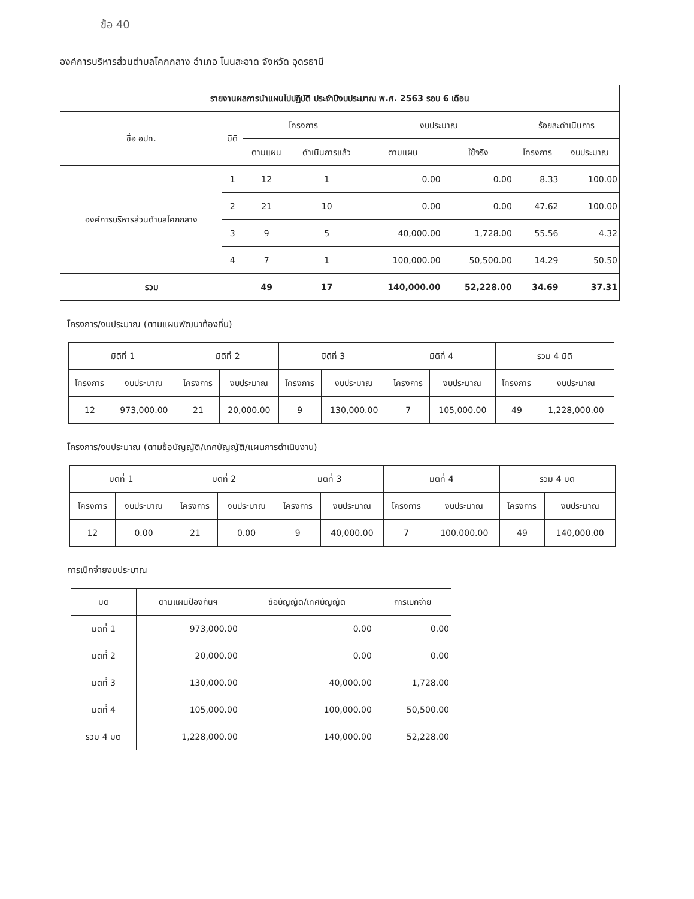ข้อ 40
องค์การบริหารส่วนตำบลโคกกลาง อำเภอ โนนสะอาด จังหวัด อุดรธานี
| รายงานผลการนำแผนไปปฏิบัติ ประจำปีงบประมาณ พ.ศ. 2563 รอบ 6 เดือน | | | | | | | |
| --- | --- | --- | --- | --- | --- | --- | --- |
| ชื่อ อปท. | มิติ | โครงการ | | งบประมาณ | | ร้อยละดำเนินการ | |
| | | ตามแผน | ดำเนินการแล้ว | ตามแผน | ใช้จริง | โครงการ | งบประมาณ |
| องค์การบริหารส่วนตำบลโคกกลาง | 1 | 12 | 1 | 0.00 | 0.00 | 8.33 | 100.00 |
| | 2 | 21 | 10 | 0.00 | 0.00 | 47.62 | 100.00 |
| | 3 | 9 | 5 | 40,000.00 | 1,728.00 | 55.56 | 4.32 |
| | 4 | 7 | 1 | 100,000.00 | 50,500.00 | 14.29 | 50.50 |
| รวม | | 49 | 17 | 140,000.00 | 52,228.00 | 34.69 | 37.31 |
โครงการ/งบประมาณ (ตามแผนพัฒนาท้องถิ่น)
| มิติที่ 1 | | มิติที่ 2 | | มิติที่ 3 | | มิติที่ 4 | | รวม 4 มิติ | |
| --- | --- | --- | --- | --- | --- | --- | --- | --- | --- |
| โครงการ | งบประมาณ | โครงการ | งบประมาณ | โครงการ | งบประมาณ | โครงการ | งบประมาณ | โครงการ | งบประมาณ |
| 12 | 973,000.00 | 21 | 20,000.00 | 9 | 130,000.00 | 7 | 105,000.00 | 49 | 1,228,000.00 |
โครงการ/งบประมาณ (ตามข้อบัญญัติ/เทศบัญญัติ/แผนการดำเนินงาน)
| มิติที่ 1 | | มิติที่ 2 | | มิติที่ 3 | | มิติที่ 4 | | รวม 4 มิติ | |
| --- | --- | --- | --- | --- | --- | --- | --- | --- | --- |
| โครงการ | งบประมาณ | โครงการ | งบประมาณ | โครงการ | งบประมาณ | โครงการ | งบประมาณ | โครงการ | งบประมาณ |
| 12 | 0.00 | 21 | 0.00 | 9 | 40,000.00 | 7 | 100,000.00 | 49 | 140,000.00 |
การเบิกจ่ายงบประมาณ
| มิติ | ตามแผนป้องกันฯ | ข้อบัญญัติ/เทศบัญญัติ | การเบิกจ่าย |
| --- | --- | --- | --- |
| มิติที่ 1 | 973,000.00 | 0.00 | 0.00 |
| มิติที่ 2 | 20,000.00 | 0.00 | 0.00 |
| มิติที่ 3 | 130,000.00 | 40,000.00 | 1,728.00 |
| มิติที่ 4 | 105,000.00 | 100,000.00 | 50,500.00 |
| รวม 4 มิติ | 1,228,000.00 | 140,000.00 | 52,228.00 |